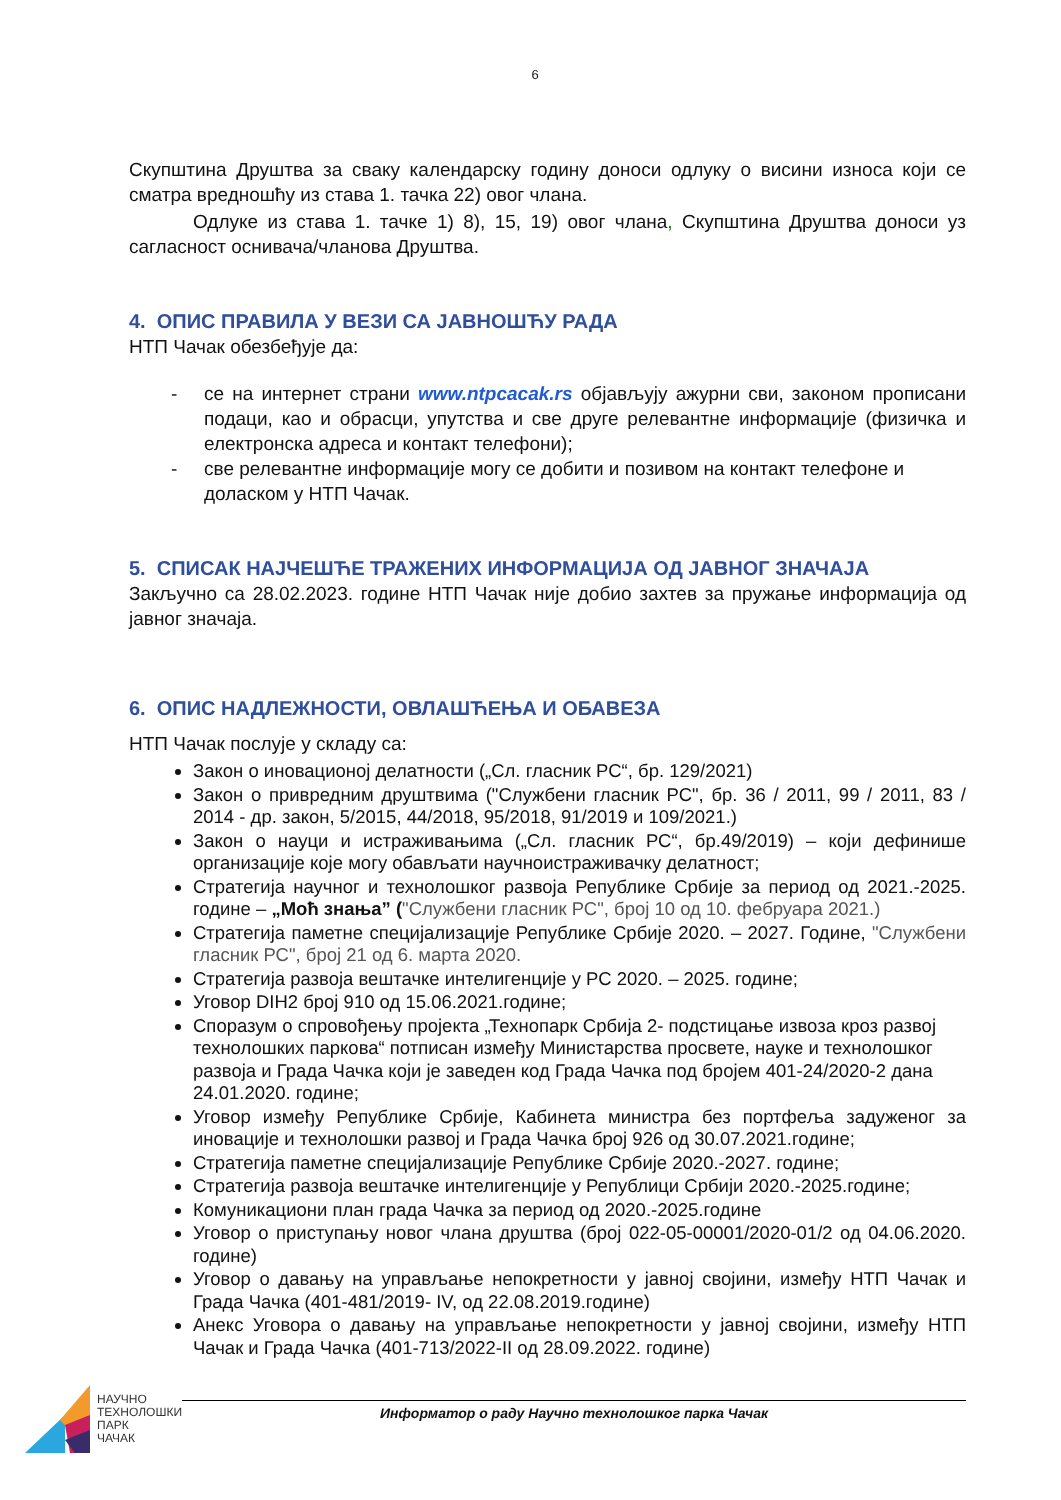6
Скупштина Друштва за сваку календарску годину доноси одлуку о висини износа који се сматра вредношћу из става 1. тачка 22) овог члана.
Одлуке из става 1. тачке 1) 8), 15, 19) овог члана, Скупштина Друштва доноси уз сагласност оснивача/чланова Друштва.
4. ОПИС ПРАВИЛА У ВЕЗИ СА ЈАВНОШЋУ РАДА
НТП Чачак обезбеђује да:
- се на интернет страни www.ntpcacak.rs објављују ажурни сви, законом прописани подаци, као и обрасци, упутства и све друге релевантне информације (физичка и електронска адреса и контакт телефони);
- све релевантне информације могу се добити и позивом на контакт телефоне и доласком у НТП Чачак.
5. СПИСАК НАЈЧЕШЋЕ ТРАЖЕНИХ ИНФОРМАЦИЈА ОД ЈАВНОГ ЗНАЧАЈА
Закључно са 28.02.2023. године НТП Чачак није добио захтев за пружање информација од јавног значаја.
6. ОПИС НАДЛЕЖНОСТИ, ОВЛАШЋЕЊА И ОБАВЕЗА
НТП Чачак послује у складу са:
Закон о иновационој делатности („Сл. гласник РС“, бр. 129/2021)
Закон о привредним друштвима ("Службени гласник РС", бр. 36 / 2011, 99 / 2011, 83 / 2014 - др. закон, 5/2015, 44/2018, 95/2018, 91/2019 и 109/2021.)
Закон о науци и истраживањима („Сл. гласник РС“, бр.49/2019) – који дефинише организације које могу обављати научноистраживачку делатност;
Стратегија научног и технолошког развоја Републике Србије за период од 2021.-2025. године – „Моћ знања” ("Службени гласник РС", број 10 од 10. фебруара 2021.)
Стратегија паметне специјализације Републике Србије 2020. – 2027. Године, "Службени гласник РС", број 21 од 6. марта 2020.
Стратегија развоја вештачке интелигенције у РС 2020. – 2025. године;
Уговор DIH2 број 910 од 15.06.2021.године;
Споразум о спровођењу пројекта „Технопарк Србија 2- подстицање извоза кроз развој технолошких паркова“ потписан између Министарства просвете, науке и технолошког развоја и Града Чачка који је заведен код Града Чачка под бројем 401-24/2020-2 дана 24.01.2020. године;
Уговор између Републике Србије, Кабинета министра без портфеља задуженог за иновације и технолошки развој и Града Чачка број 926 од 30.07.2021.године;
Стратегија паметне специјализације Републике Србије 2020.-2027. године;
Стратегија развоја вештачке интелигенције у Републици Србији 2020.-2025.године;
Комуникациони план града Чачка за период од 2020.-2025.године
Уговор о приступању новог члана друштва (број 022-05-00001/2020-01/2 од 04.06.2020. године)
Уговор о давању на управљање непокретности у јавној својини, између НТП Чачак и Града Чачка (401-481/2019- IV, од 22.08.2019.године)
Анекс Уговора о давању на управљање непокретности у јавној својини, између НТП Чачак и Града Чачка (401-713/2022-II од 28.09.2022. године)
НАУЧНО
ТЕХНОЛОШКИ
ПАРК
ЧАЧАК
Информатор о раду Научно технолошког парка Чачак